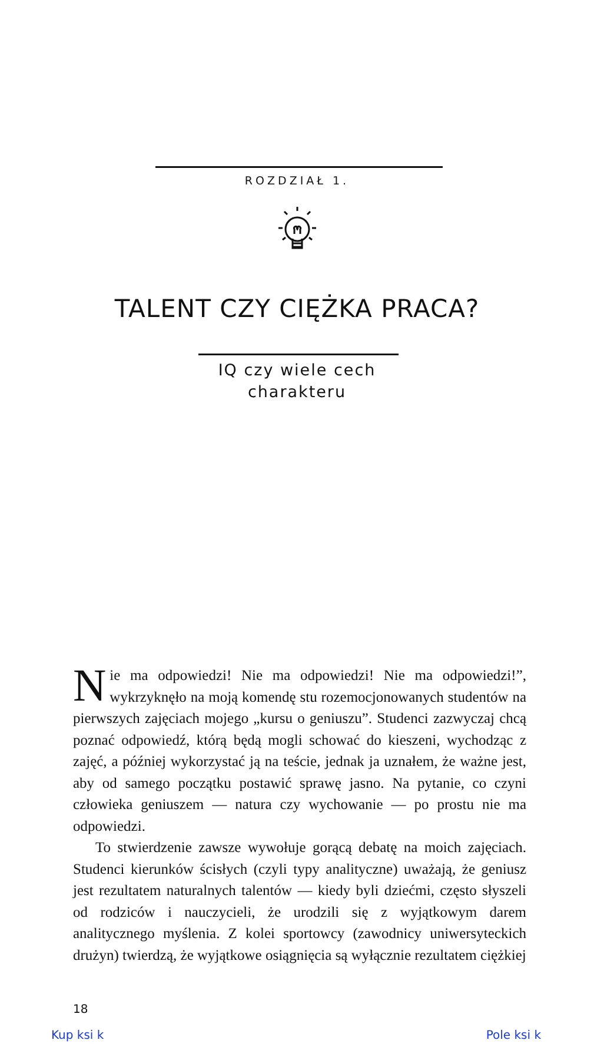ROZDZIAŁ 1.
TALENT CZY CIĘŻKA PRACA?
IQ czy wiele cech
charakteru
Nie ma odpowiedzi! Nie ma odpowiedzi! Nie ma odpowiedzi!”, wykrzyknęło na moją komendę stu rozemocjonowanych studentów na pierwszych zajęciach mojego „kursu o geniuszu”. Studenci zazwyczaj chcą poznać odpowiedź, którą będą mogli schować do kieszeni, wychodząc z zajęć, a później wykorzystać ją na teście, jednak ja uznałem, że ważne jest, aby od samego początku postawić sprawę jasno. Na pytanie, co czyni człowieka geniuszem — natura czy wychowanie — po prostu nie ma odpowiedzi.
To stwierdzenie zawsze wywołuje gorącą debatę na moich zajęciach. Studenci kierunków ścisłych (czyli typy analityczne) uważają, że geniusz jest rezultatem naturalnych talentów — kiedy byli dziećmi, często słyszeli od rodziców i nauczycieli, że urodzili się z wyjątkowym darem analitycznego myślenia. Z kolei sportowcy (zawodnicy uniwersyteckich drużyn) twierdzą, że wyjątkowe osiągnięcia są wyłącznie rezultatem ciężkiej
18
Kup ksi k Pole ksi k